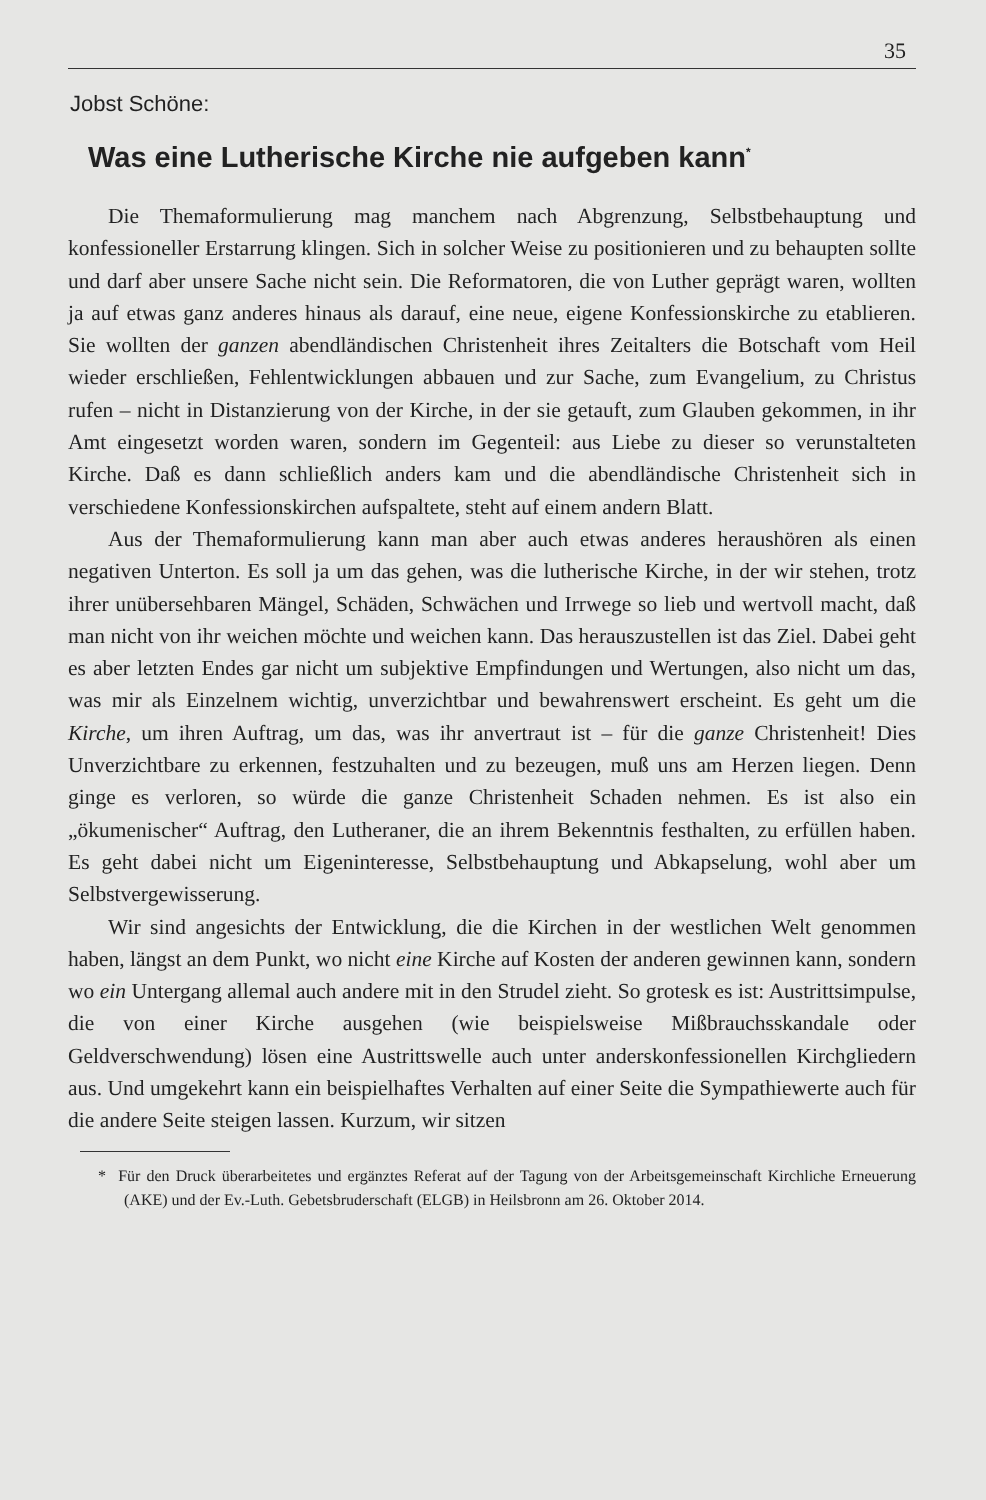35
Jobst Schöne:
Was eine Lutherische Kirche nie aufgeben kann<sup>*</sup>
Die Themaformulierung mag manchem nach Abgrenzung, Selbstbehauptung und konfessioneller Erstarrung klingen. Sich in solcher Weise zu positionieren und zu behaupten sollte und darf aber unsere Sache nicht sein. Die Reformatoren, die von Luther geprägt waren, wollten ja auf etwas ganz anderes hinaus als darauf, eine neue, eigene Konfessionskirche zu etablieren. Sie wollten der ganzen abendländischen Christenheit ihres Zeitalters die Botschaft vom Heil wieder erschließen, Fehlentwicklungen abbauen und zur Sache, zum Evangelium, zu Christus rufen – nicht in Distanzierung von der Kirche, in der sie getauft, zum Glauben gekommen, in ihr Amt eingesetzt worden waren, sondern im Gegenteil: aus Liebe zu dieser so verunstalteten Kirche. Daß es dann schließlich anders kam und die abendländische Christenheit sich in verschiedene Konfessionskirchen aufspaltete, steht auf einem andern Blatt.
Aus der Themaformulierung kann man aber auch etwas anderes heraushören als einen negativen Unterton. Es soll ja um das gehen, was die lutherische Kirche, in der wir stehen, trotz ihrer unübersehbaren Mängel, Schäden, Schwächen und Irrwege so lieb und wertvoll macht, daß man nicht von ihr weichen möchte und weichen kann. Das herauszustellen ist das Ziel. Dabei geht es aber letzten Endes gar nicht um subjektive Empfindungen und Wertungen, also nicht um das, was mir als Einzelnem wichtig, unverzichtbar und bewahrenswert erscheint. Es geht um die Kirche, um ihren Auftrag, um das, was ihr anvertraut ist – für die ganze Christenheit! Dies Unverzichtbare zu erkennen, festzuhalten und zu bezeugen, muß uns am Herzen liegen. Denn ginge es verloren, so würde die ganze Christenheit Schaden nehmen. Es ist also ein „ökumenischer“ Auftrag, den Lutheraner, die an ihrem Bekenntnis festhalten, zu erfüllen haben. Es geht dabei nicht um Eigeninteresse, Selbstbehauptung und Abkapselung, wohl aber um Selbstvergewisserung.
Wir sind angesichts der Entwicklung, die die Kirchen in der westlichen Welt genommen haben, längst an dem Punkt, wo nicht eine Kirche auf Kosten der anderen gewinnen kann, sondern wo ein Untergang allemal auch andere mit in den Strudel zieht. So grotesk es ist: Austrittsimpulse, die von einer Kirche ausgehen (wie beispielsweise Mißbrauchsskandale oder Geldverschwendung) lösen eine Austrittswelle auch unter anderskonfessionellen Kirchgliedern aus. Und umgekehrt kann ein beispielhaftes Verhalten auf einer Seite die Sympathiewerte auch für die andere Seite steigen lassen. Kurzum, wir sitzen
* Für den Druck überarbeitetes und ergänztes Referat auf der Tagung von der Arbeitsgemeinschaft Kirchliche Erneuerung (AKE) und der Ev.-Luth. Gebetsbruderschaft (ELGB) in Heilsbronn am 26. Oktober 2014.